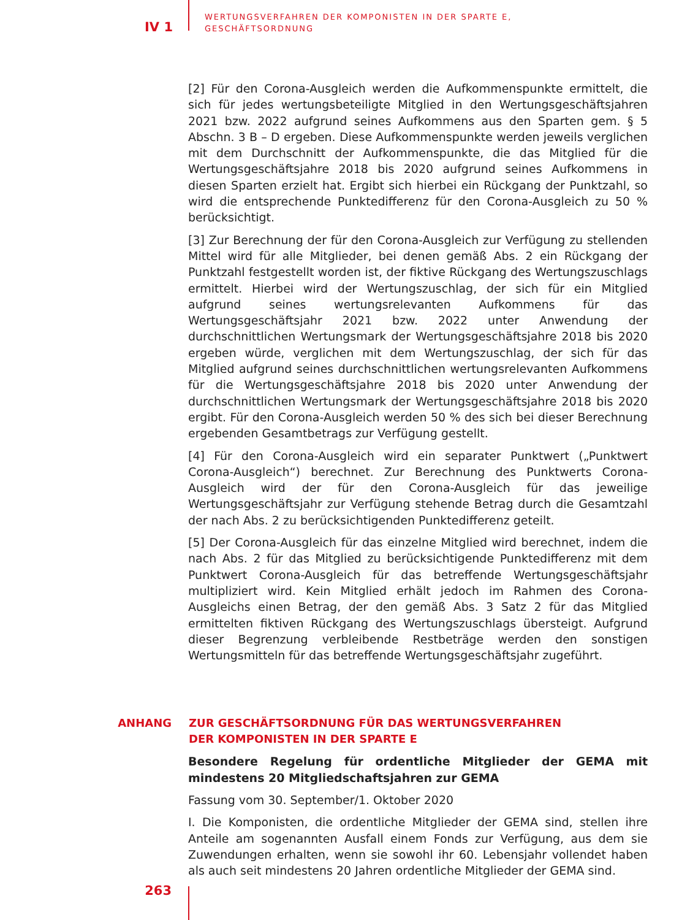IV 1
WERTUNGSVERFAHREN DER KOMPONISTEN IN DER SPARTE E,
GESCHÄFTSORDNUNG
[2] Für den Corona-Ausgleich werden die Aufkommenspunkte ermittelt, die sich für jedes wertungsbeteiligte Mitglied in den Wertungsgeschäftsjahren 2021 bzw. 2022 aufgrund seines Aufkommens aus den Sparten gem. § 5 Abschn. 3 B – D ergeben. Diese Aufkommenspunkte werden jeweils verglichen mit dem Durchschnitt der Aufkommenspunkte, die das Mitglied für die Wertungsgeschäftsjahre 2018 bis 2020 aufgrund seines Aufkommens in diesen Sparten erzielt hat. Ergibt sich hierbei ein Rückgang der Punktzahl, so wird die entsprechende Punktedifferenz für den Corona-Ausgleich zu 50 % berücksichtigt.
[3] Zur Berechnung der für den Corona-Ausgleich zur Verfügung zu stellenden Mittel wird für alle Mitglieder, bei denen gemäß Abs. 2 ein Rückgang der Punktzahl festgestellt worden ist, der fiktive Rückgang des Wertungszuschlags ermittelt. Hierbei wird der Wertungszuschlag, der sich für ein Mitglied aufgrund seines wertungsrelevanten Aufkommens für das Wertungsgeschäftsjahr 2021 bzw. 2022 unter Anwendung der durchschnittlichen Wertungsmark der Wertungsgeschäftsjahre 2018 bis 2020 ergeben würde, verglichen mit dem Wertungszuschlag, der sich für das Mitglied aufgrund seines durchschnittlichen wertungsrelevanten Aufkommens für die Wertungsgeschäftsjahre 2018 bis 2020 unter Anwendung der durchschnittlichen Wertungsmark der Wertungsgeschäftsjahre 2018 bis 2020 ergibt. Für den Corona-Ausgleich werden 50 % des sich bei dieser Berechnung ergebenden Gesamtbetrags zur Verfügung gestellt.
[4] Für den Corona-Ausgleich wird ein separater Punktwert („Punktwert Corona-Ausgleich“) berechnet. Zur Berechnung des Punktwerts Corona-Ausgleich wird der für den Corona-Ausgleich für das jeweilige Wertungsgeschäftsjahr zur Verfügung stehende Betrag durch die Gesamtzahl der nach Abs. 2 zu berücksichtigenden Punktedifferenz geteilt.
[5] Der Corona-Ausgleich für das einzelne Mitglied wird berechnet, indem die nach Abs. 2 für das Mitglied zu berücksichtigende Punktedifferenz mit dem Punktwert Corona-Ausgleich für das betreffende Wertungsgeschäftsjahr multipliziert wird. Kein Mitglied erhält jedoch im Rahmen des Corona-Ausgleichs einen Betrag, der den gemäß Abs. 3 Satz 2 für das Mitglied ermittelten fiktiven Rückgang des Wertungszuschlags übersteigt. Aufgrund dieser Begrenzung verbleibende Restbeträge werden den sonstigen Wertungsmitteln für das betreffende Wertungsgeschäftsjahr zugeführt.
ANHANG ZUR GESCHÄFTSORDNUNG FÜR DAS WERTUNGSVERFAHREN
DER KOMPONISTEN IN DER SPARTE E
Besondere Regelung für ordentliche Mitglieder der GEMA mit mindestens 20 Mitgliedschaftsjahren zur GEMA
Fassung vom 30. September/1. Oktober 2020
I. Die Komponisten, die ordentliche Mitglieder der GEMA sind, stellen ihre Anteile am sogenannten Ausfall einem Fonds zur Verfügung, aus dem sie Zuwendungen erhalten, wenn sie sowohl ihr 60. Lebensjahr vollendet haben als auch seit mindestens 20 Jahren ordentliche Mitglieder der GEMA sind.
263